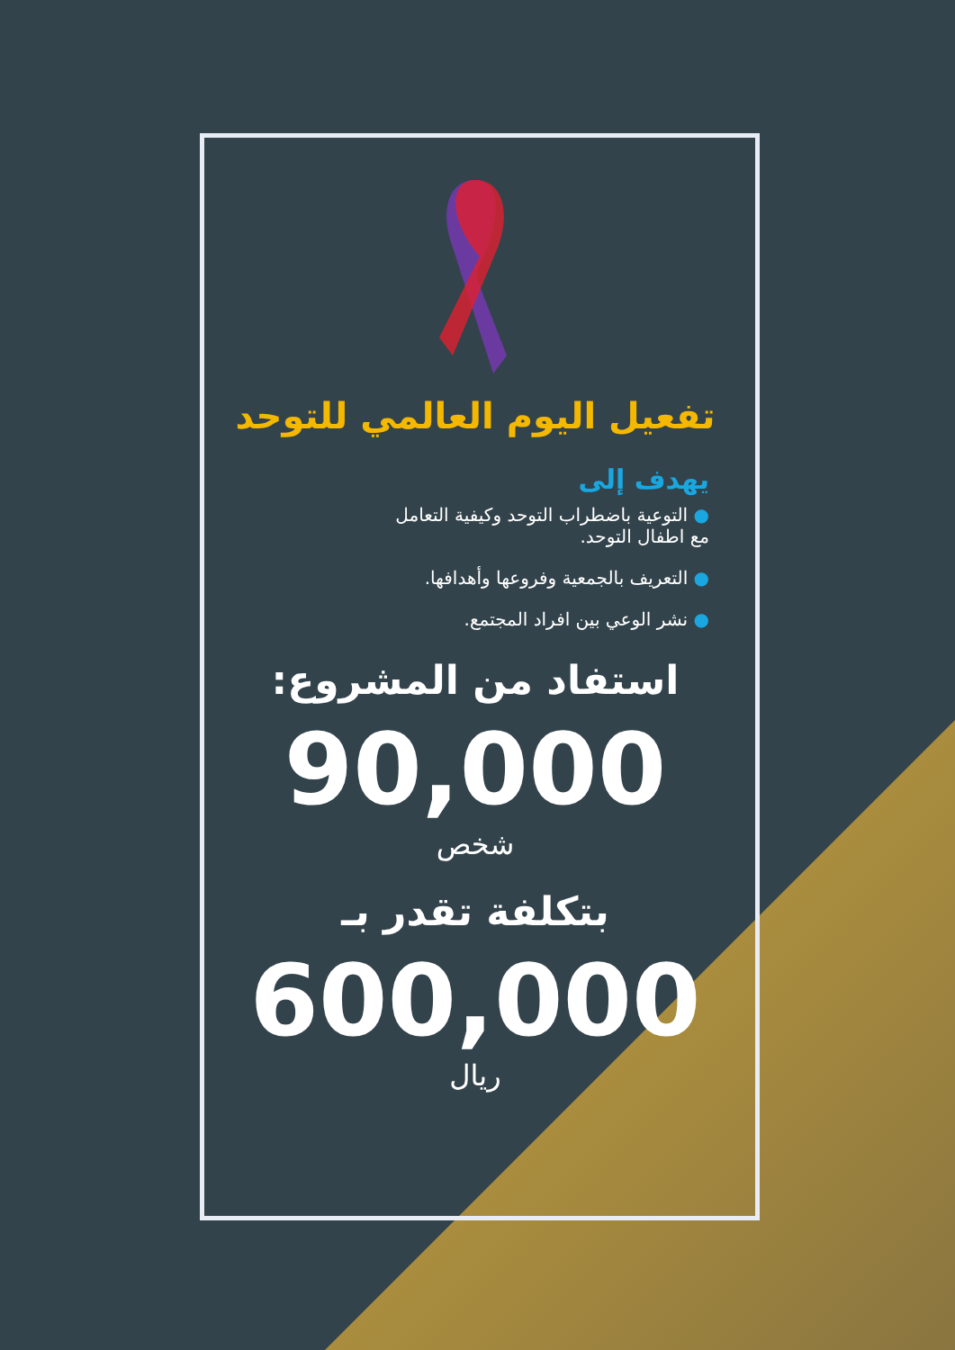تفعيل اليوم العالمي للتوحد
يهدف إلى
● التوعية باضطراب التوحد وكيفية التعامل
مع اطفال التوحد.
● التعريف بالجمعية وفروعها وأهدافها.
● نشر الوعي بين افراد المجتمع.
استفاد من المشروع:
90,000
شخص
بتكلفة تقدر بـ
600,000
ريال